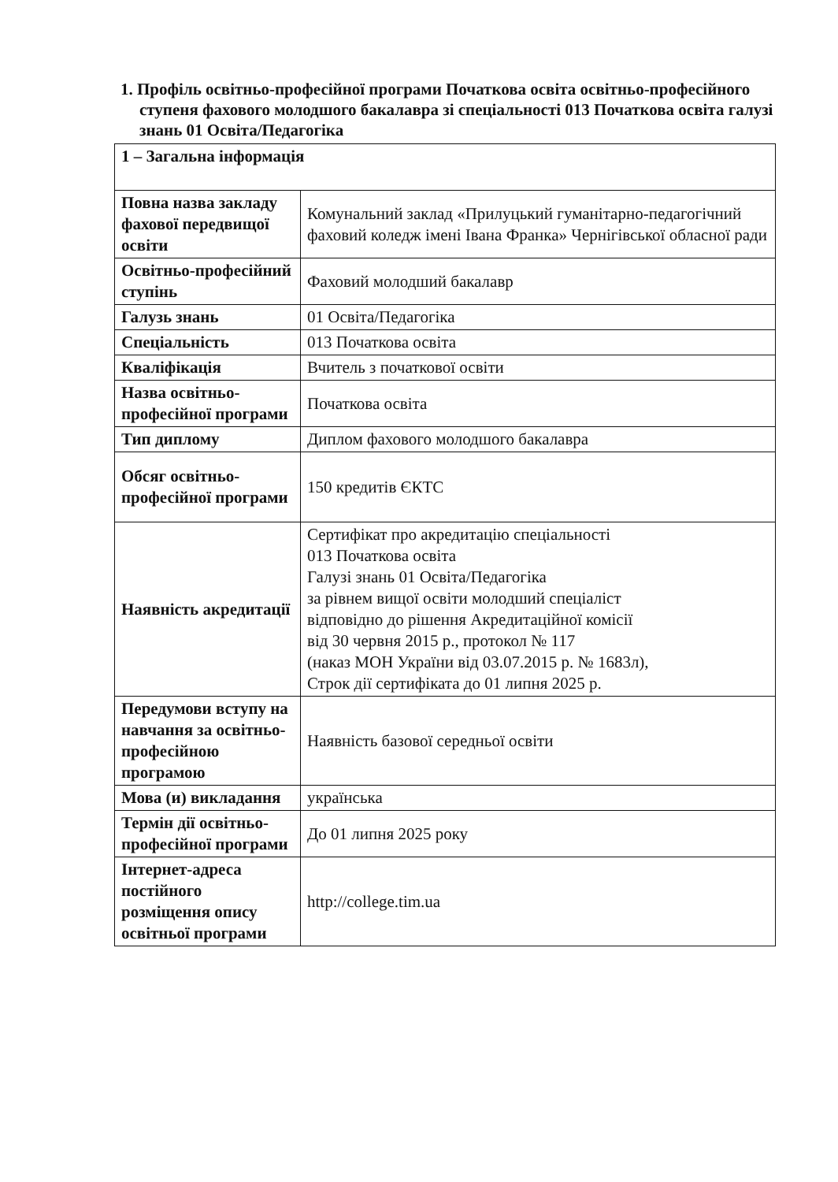1. Профіль освітньо-професійної програми Початкова освіта освітньо-професійного ступеня фахового молодшого бакалавра зі спеціальності 013 Початкова освіта галузі знань 01 Освіта/Педагогіка
| 1 – Загальна інформація | |
| Повна назва закладу фахової передвищої освіти | Комунальний заклад «Прилуцький гуманітарно-педагогічний фаховий коледж імені Івана Франка» Чернігівської обласної ради |
| Освітньо-професійний ступінь | Фаховий молодший бакалавр |
| Галузь знань | 01 Освіта/Педагогіка |
| Спеціальність | 013 Початкова освіта |
| Кваліфікація | Вчитель з початкової освіти |
| Назва освітньо-професійної програми | Початкова освіта |
| Тип диплому | Диплом фахового молодшого бакалавра |
| Обсяг освітньо-професійної програми | 150 кредитів ЄКТС |
| Наявність акредитації | Сертифікат про акредитацію спеціальності 013 Початкова освіта Галузі знань 01 Освіта/Педагогіка за рівнем вищої освіти молодший спеціаліст відповідно до рішення Акредитаційної комісії від 30 червня 2015 р., протокол № 117 (наказ МОН України від 03.07.2015 р. № 1683л), Строк дії сертифіката до 01 липня 2025 р. |
| Передумови вступу на навчання за освітньо-професійною програмою | Наявність базової середньої освіти |
| Мова (и) викладання | українська |
| Термін дії освітньо-професійної програми | До 01 липня 2025 року |
| Інтернет-адреса постійного розміщення опису освітньої програми | http://college.tim.ua |